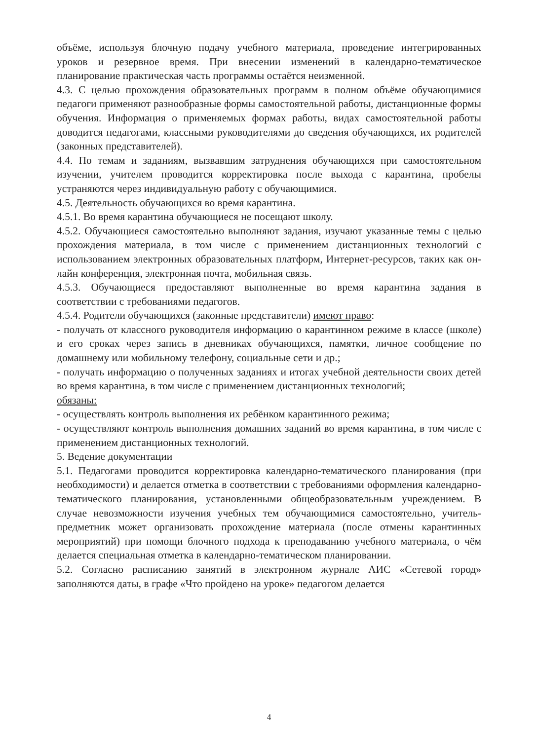объёме, используя блочную подачу учебного материала, проведение интегрированных уроков и резервное время. При внесении изменений в календарно-тематическое планирование практическая часть программы остаётся неизменной.
4.3. С целью прохождения образовательных программ в полном объёме обучающимися педагоги применяют разнообразные формы самостоятельной работы, дистанционные формы обучения. Информация о применяемых формах работы, видах самостоятельной работы доводится педагогами, классными руководителями до сведения обучающихся, их родителей (законных представителей).
4.4. По темам и заданиям, вызвавшим затруднения обучающихся при самостоятельном изучении, учителем проводится корректировка после выхода с карантина, пробелы устраняются через индивидуальную работу с обучающимися.
4.5. Деятельность обучающихся во время карантина.
4.5.1. Во время карантина обучающиеся не посещают школу.
4.5.2. Обучающиеся самостоятельно выполняют задания, изучают указанные темы с целью прохождения материала, в том числе с применением дистанционных технологий с использованием электронных образовательных платформ, Интернет-ресурсов, таких как он-лайн конференция, электронная почта, мобильная связь.
4.5.3. Обучающиеся предоставляют выполненные во время карантина задания в соответствии с требованиями педагогов.
4.5.4. Родители обучающихся (законные представители) имеют право:
- получать от классного руководителя информацию о карантинном режиме в классе (школе) и его сроках через запись в дневниках обучающихся, памятки, личное сообщение по домашнему или мобильному телефону, социальные сети и др.;
- получать информацию о полученных заданиях и итогах учебной деятельности своих детей во время карантина, в том числе с применением дистанционных технологий;
обязаны:
- осуществлять контроль выполнения их ребёнком карантинного режима;
- осуществляют контроль выполнения домашних заданий во время карантина, в том числе с применением дистанционных технологий.
5. Ведение документации
5.1. Педагогами проводится корректировка календарно-тематического планирования (при необходимости) и делается отметка в соответствии с требованиями оформления календарно-тематического планирования, установленными общеобразовательным учреждением. В случае невозможности изучения учебных тем обучающимися самостоятельно, учитель-предметник может организовать прохождение материала (после отмены карантинных мероприятий) при помощи блочного подхода к преподаванию учебного материала, о чём делается специальная отметка в календарно-тематическом планировании.
5.2. Согласно расписанию занятий в электронном журнале АИС «Сетевой город» заполняются даты, в графе «Что пройдено на уроке» педагогом делается
4